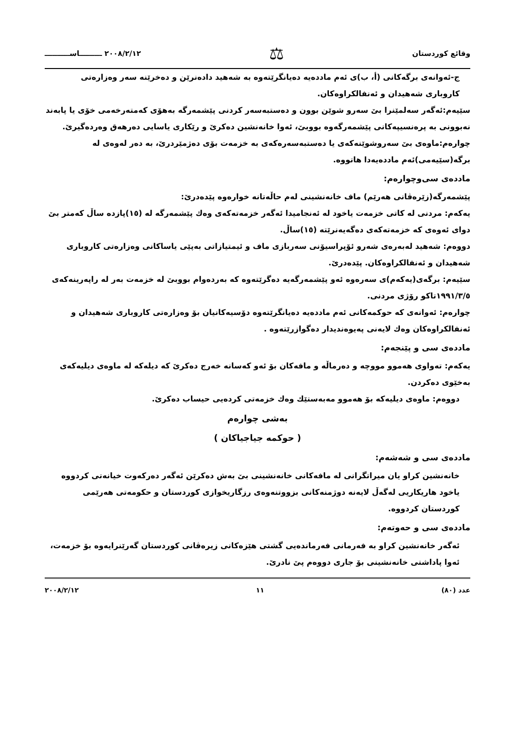٢٠٠٨/٢/١٢ ـــــــــاســــــــــ ⚖ وقائع كوردستان
ج-ئەوانەی برگەکانی (أ، ب)ی ئەم ماددەیە دەیانگرێتەوە بە شەهید دادەنرێن و دەخرێنە سەر وەزارەتی کاروباری شەهیدان و ئەنفالکراوەکان.
سێیەم:ئەگەر سەلمێنرا بێ سەرو شوێن بوون و دەستبەسەر کردنی پێشمەرگە بەهۆی کەمتەرخەمی خۆی یا پابەند نەبوونی بە پرەنسیپەکانی پێشمەرگەوە بووبێ، ئەوا خانەنشین دەکرێ و رێکاری یاسایی دەرهەق وەردەگیرێ.
چوارەم:ماوەی بێ سەروشوێنەکەی یا دەستبەسەرەکەی بە خزمەت بۆی دەژمێردرێ، بە دەر لەوەی لە برگە(سێیەمی)ئەم ماددەیەدا هاتووە.
ماددەی سی‌وچوارەم:
پێشمەرگە(زێرەڤانی هەرێم) ماف خانەنشینی لەم حاڵەتانە خوارەوە پێدەدرێ:
یەکەم: مردنی لە کاتی خزمەت یاخود لە ئەنجامیدا ئەگەر خزمەتەکەی وەك پێشمەرگە لە (١٥)پازدە ساڵ کەمتر بێ دوای ئەوەی کە خزمەتەکەی دەگەیەنرێتە (١٥)ساڵ.
دووەم: شەهید لەبەرەی شەرو ئۆپراسیۆنی سەربازی ماف و ئیمتیازاتی بەپێی یاساکانی وەزارەتی کاروباری شەهیدان و ئەنفالکراوەکان. پێدەدرێ.
سێیەم: برگەی(یەکەم)ی سەرەوە ئەو پێشمەرگەیە دەگرێتەوە کە بەردەوام بووبێ لە خزمەت بەر لە راپەرینەکەی ١٩٩١/٣/٥تاکو رۆژی مردنی.
چوارەم: ئەوانەی کە حوکمەکانی ئەم ماددەیە دەیانگرێتەوە دۆسیەکانیان بۆ وەزارەتی کاروباری شەهیدان و ئەنفالکراوەکان وەك لایەنی پەیوەندیدار دەگوازرێتەوە .
ماددەی سی و پێنجەم:
یەکەم: تەواوی هەموو مووچە و دەرماڵە و مافەکان بۆ ئەو کەسانە خەرج دەکرێ کە دیلەکە لە ماوەی دیلیەکەی بەخێوی دەکردن.
دووەم: ماوەی دیلیەکە بۆ هەموو مەبەستێك وەك خزمەتی کردەیی حیساب دەکرێ.
بەشی چوارەم
( حوکمە جیاجیاکان )
ماددەی سی و شەشەم:
خانەنشین کراو یان میراتگرانی لە مافەکانی خانەنشینی بێ بەش دەکرێن ئەگەر دەرکەوت خیانەتی کردووە یاخود هاریکاریی لەگەڵ لایەنە دوژمنەکانی بزووتنەوەی رزگاریخوازی کوردستان و حکومەتی هەرێمی کوردستان کردووە.
ماددەی سی و حەوتەم:
ئەگەر خانەنشین کراو بە فەرمانی فەرماندەیی گشتی هێزەکانی زیرەڤانی کوردستان گەرێنرایەوە بۆ خزمەت، ئەوا پاداشتی خانەنشینی بۆ جاری دووەم پێ نادرێ.
٢٠٠٨/٢/١٢ ١١ عدد (٨٠)